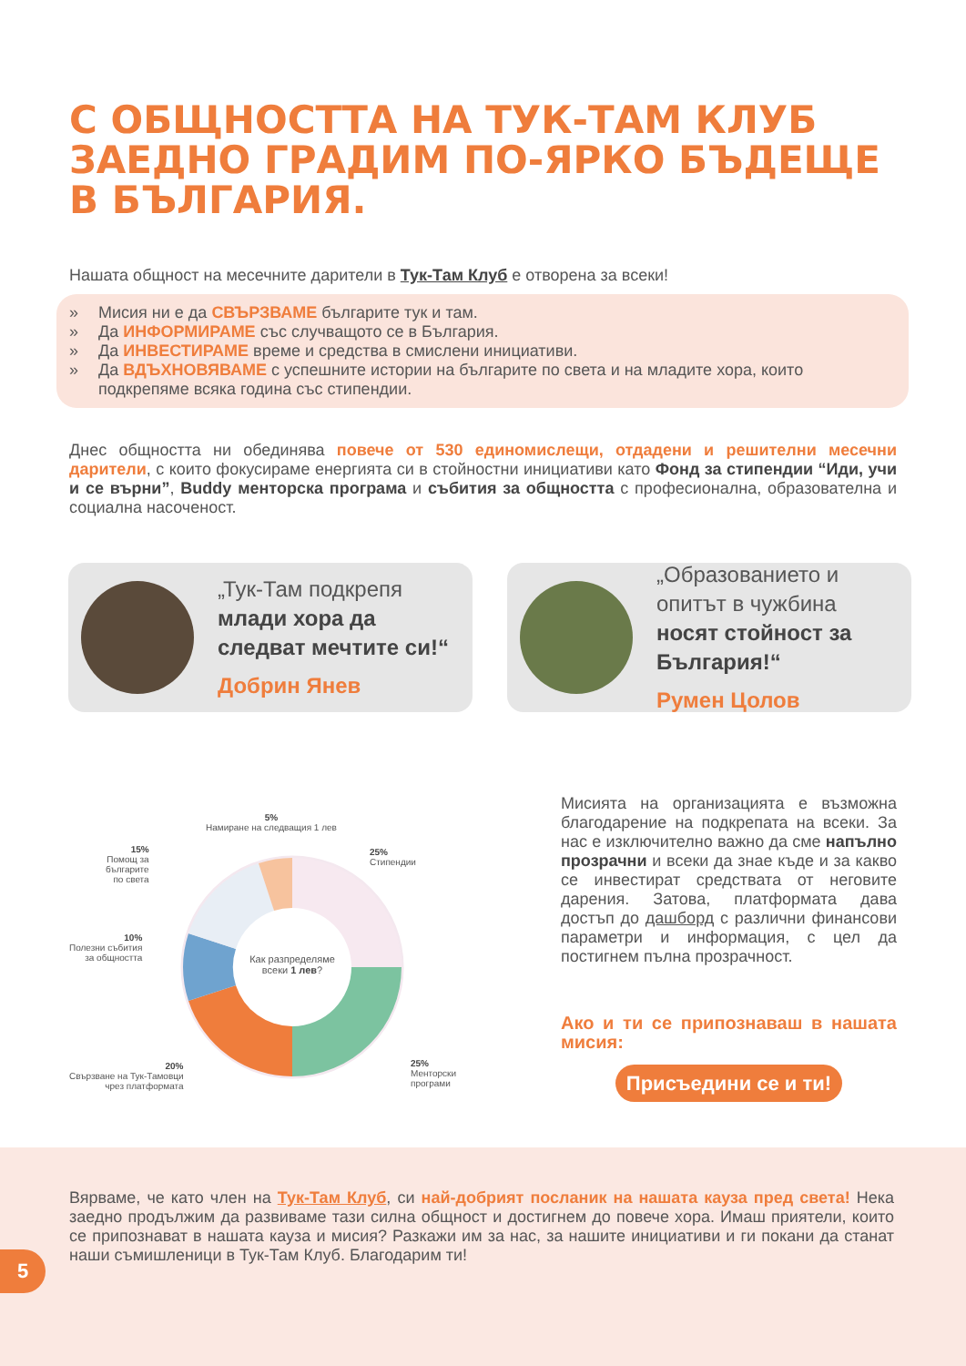С ОБЩНОСТТА НА ТУК-ТАМ КЛУБ ЗАЕДНО ГРАДИМ ПО-ЯРКО БЪДЕЩЕ В БЪЛГАРИЯ.
Нашата общност на месечните дарители в Тук-Там Клуб е отворена за всеки!
» Мисия ни е да СВЪРЗВАМЕ българите тук и там.
» Да ИНФОРМИРАМЕ със случващото се в България.
» Да ИНВЕСТИРАМЕ време и средства в смислени инициативи.
» Да ВДЪХНОВЯВАМЕ с успешните истории на българите по света и на младите хора, които подкрепяме всяка година със стипендии.
Днес общността ни обединява повече от 530 единомислещи, отдадени и решителни месечни дарители, с които фокусираме енергията си в стойностни инициативи като Фонд за стипендии “Иди, учи и се върни”, Buddy менторска програма и събития за общността с професионална, образователна и социална насоченост.
„Тук-Там подкрепя млади хора да следват мечтите си!“Добрин Янев
„Образованието и опитът в чужбина носят стойност за България!“Румен Цолов
5%
Намиране на следващия 1 лев
15%
Помощ за
българите
по света
25%
Стипендии
10%
Полезни събития
за общността
Как разпределяме всеки 1 лев?
20%
Свързване на Тук-Тамовци
чрез платформата
25%
Менторски
програми
Мисията на организацията е възможна благодарение на подкрепата на всеки. За нас е изключително важно да сме напълно прозрачни и всеки да знае къде и за какво се инвестират средствата от неговите дарения. Затова, платформата дава достъп до дашборд с различни финансови параметри и информация, с цел да постигнем пълна прозрачност.
Ако и ти се припознаваш в нашата мисия:
Присъедини се и ти!
Вярваме, че като член на Тук-Там Клуб, си най-добрият посланик на нашата кауза пред света! Нека заедно продължим да развиваме тази силна общност и достигнем до повече хора. Имаш приятели, които се припознават в нашата кауза и мисия? Разкажи им за нас, за нашите инициативи и ги покани да станат наши съмишленици в Тук-Там Клуб. Благодарим ти!
5